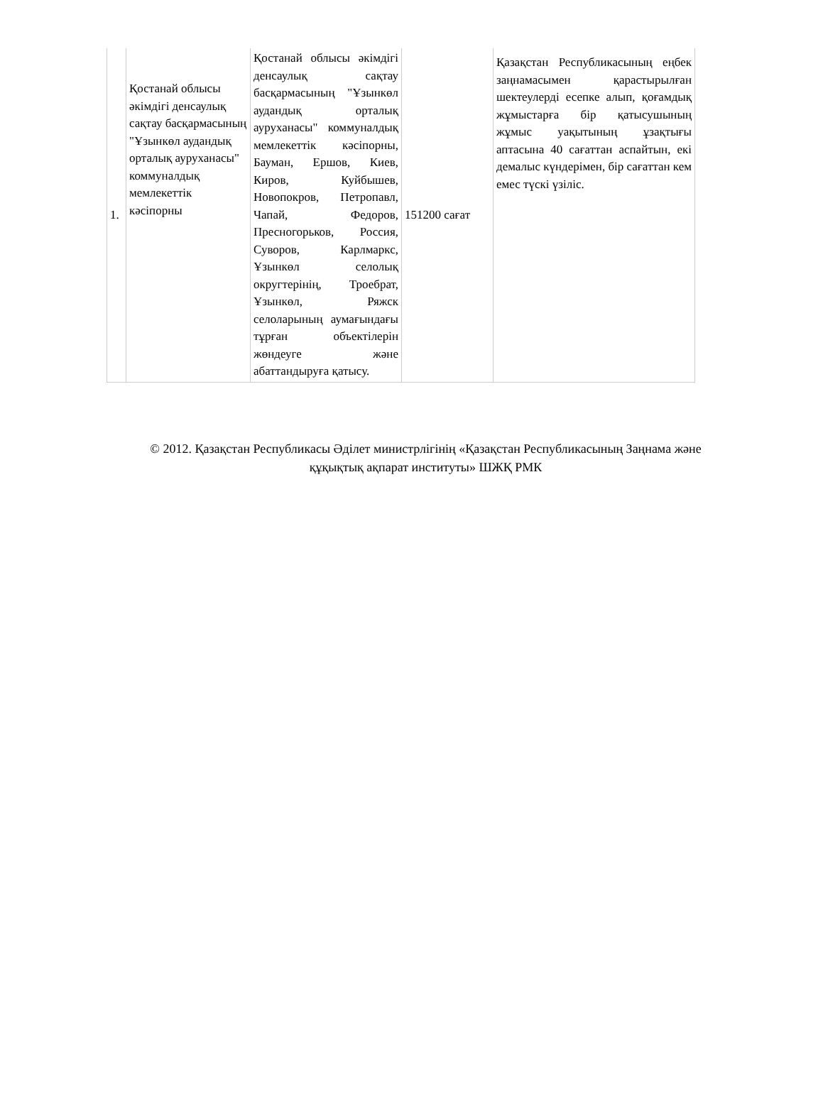| 1. | Қостанай облысы әкімдігі денсаулық сақтау басқармасының "Ұзынкөл аудандық орталық ауруханасы" коммуналдық мемлекеттік кәсіпорны | Қостанай облысы әкімдігі денсаулық сақтау басқармасының "Ұзынкөл аудандық орталық ауруханасы" коммуналдық мемлекеттік кәсіпорны, Бауман, Ершов, Киев, Киров, Куйбышев, Новопокров, Петропавл, Чапай, Федоров, Пресногорьков, Россия, Суворов, Карлмаркс, Ұзынкөл селолық округтерінің, Троебрат, Ұзынкөл, Ряжск селоларының аумағындағы тұрған объектілерін жөндеуге және абаттандыруға қатысу. | 151200 сағат | Қазақстан Республикасының еңбек заңнамасымен қарастырылған шектеулерді есепке алып, қоғамдық жұмыстарға бір қатысушының жұмыс уақытының ұзақтығы аптасына 40 сағаттан аспайтын, екі демалыс күндерімен, бір сағаттан кем емес түскі үзіліс. |
© 2012. Қазақстан Республикасы Әділет министрлігінің «Қазақстан Республикасының Заңнама және
құқықтық ақпарат институты» ШЖҚ РМК